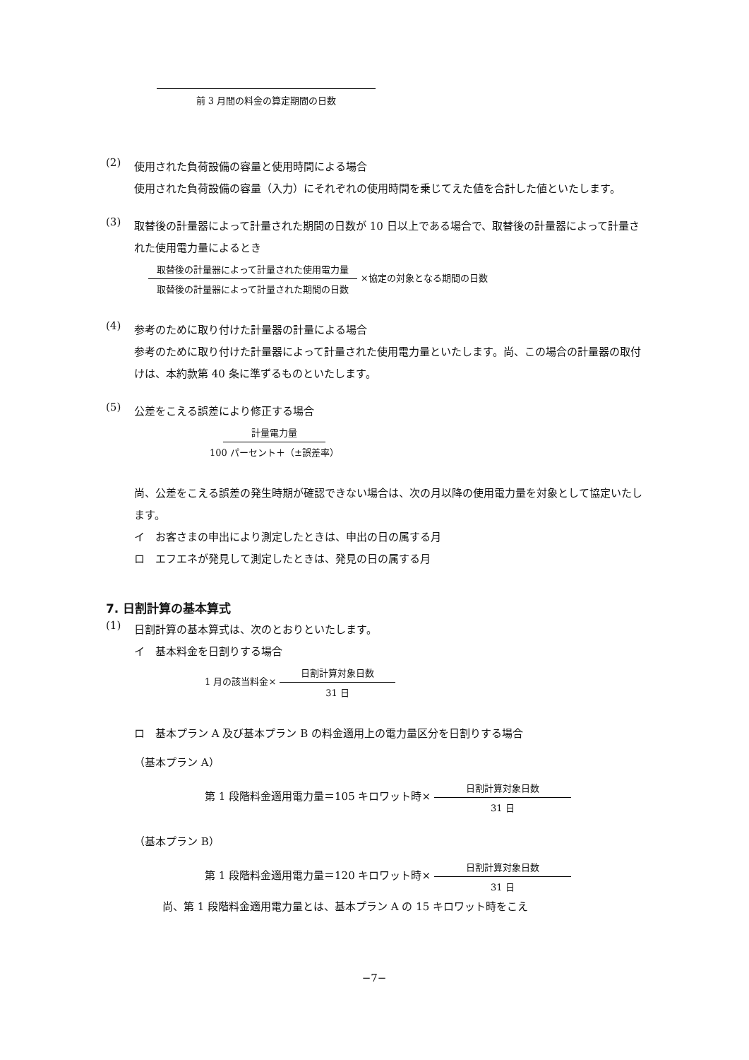前 3 月間の料金の算定期間の日数
(2)
使用された負荷設備の容量と使用時間による場合
使用された負荷設備の容量（入力）にそれぞれの使用時間を乗じてえた値を合計した値といたします。
(3)
取替後の計量器によって計量された期間の日数が 10 日以上である場合で、取替後の計量器によって計量された使用電力量によるとき
取替後の計量器によって計量された使用電力量 取替後の計量器によって計量された期間の日数 ×協定の対象となる期間の日数
(4)
参考のために取り付けた計量器の計量による場合
参考のために取り付けた計量器によって計量された使用電力量といたします。尚、この場合の計量器の取付けは、本約款第 40 条に準ずるものといたします。
(5)
公差をこえる誤差により修正する場合
計量電力量 100 パーセント＋（±誤差率）
尚、公差をこえる誤差の発生時期が確認できない場合は、次の月以降の使用電力量を対象として協定いたします。
イ　お客さまの申出により測定したときは、申出の日の属する月
ロ　エフエネが発見して測定したときは、発見の日の属する月
7. 日割計算の基本算式
(1)
日割計算の基本算式は、次のとおりといたします。
イ　基本料金を日割りする場合
1 月の該当料金× 日割計算対象日数 31 日
ロ　基本プラン A 及び基本プラン B の料金適用上の電力量区分を日割りする場合
（基本プラン A）
第 1 段階料金適用電力量＝105 キロワット時× 日割計算対象日数 31 日
（基本プラン B）
第 1 段階料金適用電力量＝120 キロワット時× 日割計算対象日数 31 日
尚、第 1 段階料金適用電力量とは、基本プラン A の 15 キロワット時をこえ
−7−